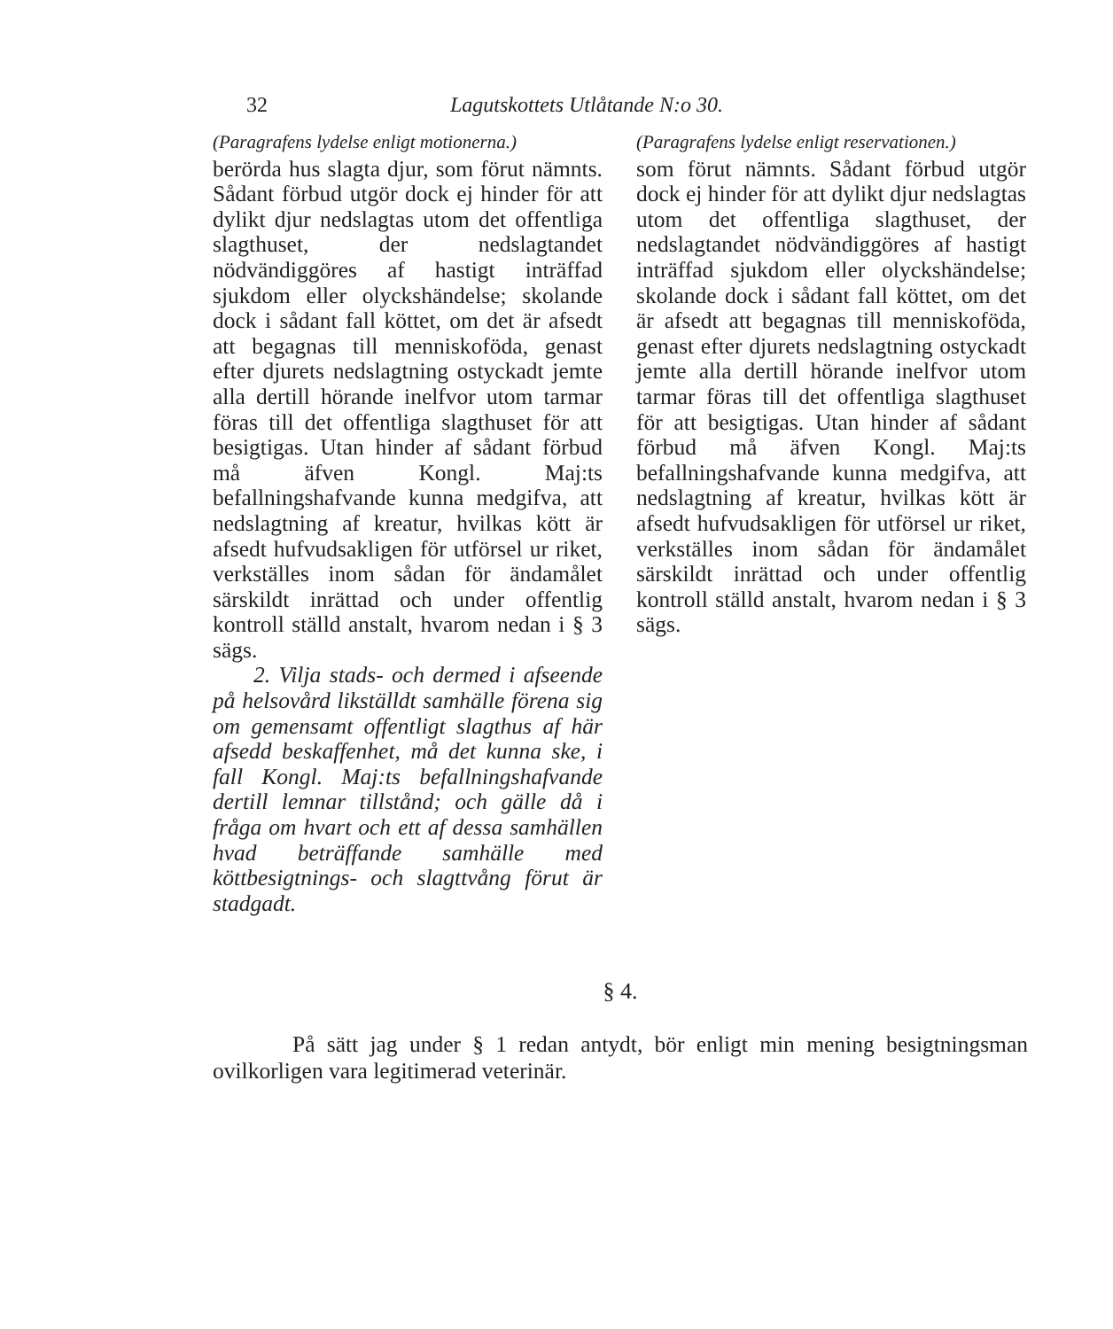32 Lagutskottets Utlåtande N:o 30.
(Paragrafens lydelse enligt motionerna.)
berörda hus slagta djur, som förut nämnts. Sådant förbud utgör dock ej hinder för att dylikt djur nedslagtas utom det offentliga slagthuset, der nedslagtandet nödvändiggöres af hastigt inträffad sjukdom eller olyckshändelse; skolande dock i sådant fall köttet, om det är afsedt att begagnas till menniskoföda, genast efter djurets nedslagtning ostyckadt jemte alla dertill hörande inelfvor utom tarmar föras till det offentliga slagthuset för att besigtigas. Utan hinder af sådant förbud må äfven Kongl. Maj:ts befallningshafvande kunna medgifva, att nedslagtning af kreatur, hvilkas kött är afsedt hufvudsakligen för utförsel ur riket, verkställes inom sådan för ändamålet särskildt inrättad och under offentlig kontroll ställd anstalt, hvarom nedan i § 3 sägs.
2. Vilja stads- och dermed i afseende på helsovård likställdt samhälle förena sig om gemensamt offentligt slagthus af här afsedd beskaffenhet, må det kunna ske, i fall Kongl. Maj:ts befallningshafvande dertill lemnar tillstånd; och gälle då i fråga om hvart och ett af dessa samhällen hvad beträffande samhälle med köttbesigtnings- och slagttvång förut är stadgadt.
(Paragrafens lydelse enligt reservationen.)
som förut nämnts. Sådant förbud utgör dock ej hinder för att dylikt djur nedslagtas utom det offentliga slagthuset, der nedslagtandet nödvändiggöres af hastigt inträffad sjukdom eller olyckshändelse; skolande dock i sådant fall köttet, om det är afsedt att begagnas till menniskoföda, genast efter djurets nedslagtning ostyckadt jemte alla dertill hörande inelfvor utom tarmar föras till det offentliga slagthuset för att besigtigas. Utan hinder af sådant förbud må äfven Kongl. Maj:ts befallningshafvande kunna medgifva, att nedslagtning af kreatur, hvilkas kött är afsedt hufvudsakligen för utförsel ur riket, verkställes inom sådan för ändamålet särskildt inrättad och under offentlig kontroll ställd anstalt, hvarom nedan i § 3 sägs.
§ 4.
På sätt jag under § 1 redan antydt, bör enligt min mening besigtningsman ovilkorligen vara legitimerad veterinär.